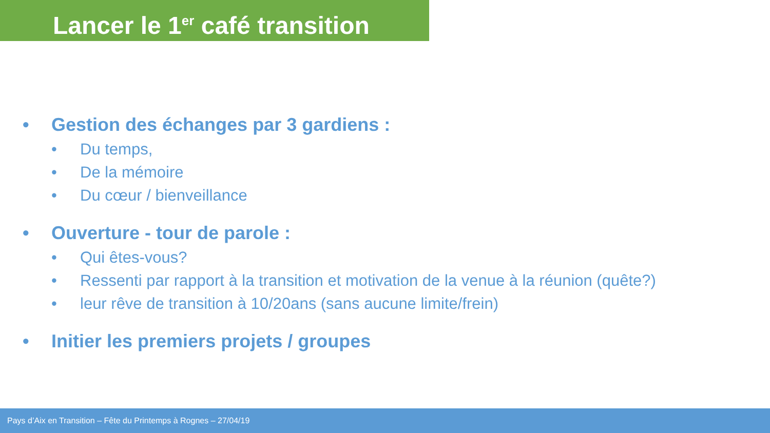Lancer le 1<sup>er</sup> café transition
• Gestion des échanges par 3 gardiens :
• Du temps,
• De la mémoire
• Du cœur / bienveillance
• Ouverture - tour de parole :
• Qui êtes-vous?
• Ressenti par rapport à la transition et motivation de la venue à la réunion (quête?)
• leur rêve de transition à 10/20ans (sans aucune limite/frein)
• Initier les premiers projets / groupes
Pays d’Aix en Transition – Fête du Printemps à Rognes – 27/04/19